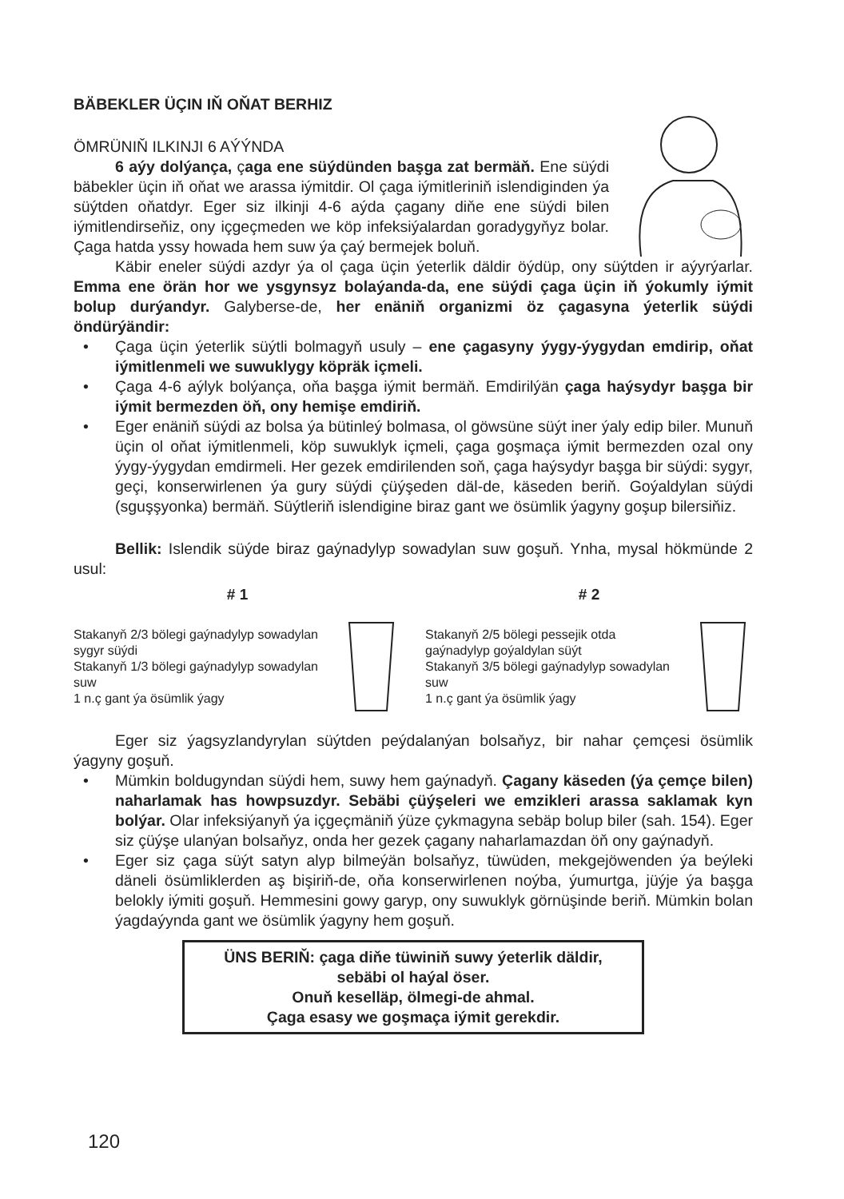BÄBEKLER ÜÇIN IŇ OŇAT BERHIZ
ÖMRÜNIŇ ILKINJI 6 AÝÝNDA
6 aýy dolýança, çaga ene süýdünden başga zat bermäň. Ene süýdi bäbekler üçin iň oňat we arassa iýmitdir. Ol çaga iýmitleriniň islendiginden ýa süýtden oňatdyr. Eger siz ilkinji 4-6 aýda çagany diňe ene süýdi bilen iýmitlendirseňiz, ony içgeçmeden we köp infeksiýalardan goradygyňyz bolar. Çaga hatda yssy howada hem suw ýa çaý bermejek boluň.
Käbir eneler süýdi azdyr ýa ol çaga üçin ýeterlik däldir öýdüp, ony süýtden ir aýyrýarlar. Emma ene örän hor we ysgynsyz bolaýanda-da, ene süýdi çaga üçin iň ýokumly iýmit bolup durýandyr. Galyberse-de, her enäniň organizmi öz çagasyna ýeterlik süýdi öndürýändir:
• Çaga üçin ýeterlik süýtli bolmagyň usuly – ene çagasyny ýygy-ýygydan emdirip, oňat iýmitlenmeli we suwuklygy köpräk içmeli.
• Çaga 4-6 aýlyk bolýança, oňa başga iýmit bermäň. Emdirilýän çaga haýsydyr başga bir iýmit bermezden öň, ony hemişe emdiriň.
• Eger enäniň süýdi az bolsa ýa bütinleý bolmasa, ol göwsüne süýt iner ýaly edip biler. Munuň üçin ol oňat iýmitlenmeli, köp suwuklyk içmeli, çaga goşmaça iýmit bermezden ozal ony ýygy-ýygydan emdirmeli. Her gezek emdirilenden soň, çaga haýsydyr başga bir süýdi: sygyr, geçi, konserwirlenen ýa gury süýdi çüýşeden däl-de, käseden beriň. Goýaldylan süýdi (sguşşyonka) bermäň. Süýtleriň islendigine biraz gant we ösümlik ýagyny goşup bilersiňiz.
Bellik: Islendik süýde biraz gaýnadylyp sowadylan suw goşuň. Ynha, mysal hökmünde 2 usul:
# 1
Stakanyň 2/3 bölegi gaýnadylyp sowadylan sygyr süýdi
Stakanyň 1/3 bölegi gaýnadylyp sowadylan suw
1 n.ç gant ýa ösümlik ýagy
# 2
Stakanyň 2/5 bölegi pessejik otda gaýnadylyp goýaldylan süýt
Stakanyň 3/5 bölegi gaýnadylyp sowadylan suw
1 n.ç gant ýa ösümlik ýagy
Eger siz ýagsyzlandyrylan süýtden peýdalanýan bolsaňyz, bir nahar çemçesi ösümlik ýagyny goşuň.
• Mümkin boldugyndan süýdi hem, suwy hem gaýnadyň. Çagany käseden (ýa çemçe bilen) naharlamak has howpsuzdyr. Sebäbi çüýşeleri we emzikleri arassa saklamak kyn bolýar. Olar infeksiýanyň ýa içgeçmäniň ýüze çykmagyna sebäp bolup biler (sah. 154). Eger siz çüýşe ulanýan bolsaňyz, onda her gezek çagany naharlamazdan öň ony gaýnadyň.
• Eger siz çaga süýt satyn alyp bilmeýän bolsaňyz, tüwüden, mekgejöwenden ýa beýleki däneli ösümliklerden aş bişiriň-de, oňa konserwirlenen noýba, ýumurtga, jüýje ýa başga belokly iýmiti goşuň. Hemmesini gowy garyp, ony suwuklyk görnüşinde beriň. Mümkin bolan ýagdaýynda gant we ösümlik ýagyny hem goşuň.
ÜNS BERIŇ: çaga diňe tüwiniň suwy ýeterlik däldir,
sebäbi ol haýal öser.
Onuň keselläp, ölmegi-de ahmal.
Çaga esasy we goşmaça iýmit gerekdir.
120